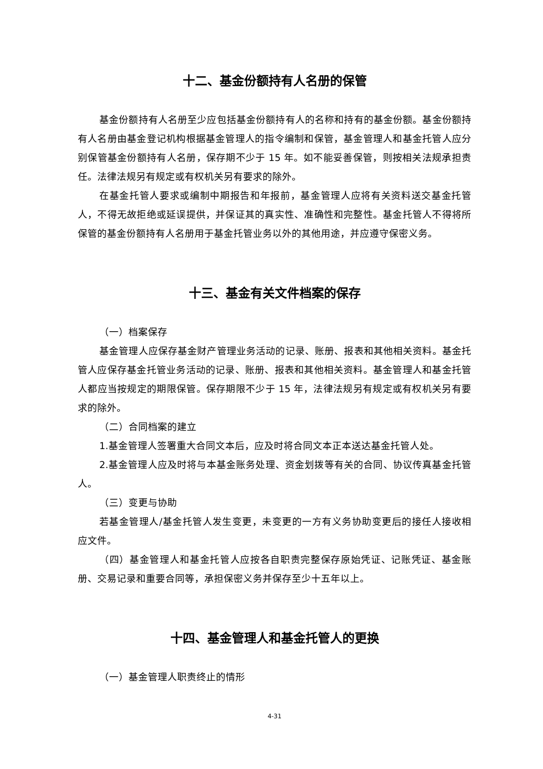十二、基金份额持有人名册的保管
基金份额持有人名册至少应包括基金份额持有人的名称和持有的基金份额。基金份额持有人名册由基金登记机构根据基金管理人的指令编制和保管，基金管理人和基金托管人应分别保管基金份额持有人名册，保存期不少于 15 年。如不能妥善保管，则按相关法规承担责任。法律法规另有规定或有权机关另有要求的除外。
在基金托管人要求或编制中期报告和年报前，基金管理人应将有关资料送交基金托管人，不得无故拒绝或延误提供，并保证其的真实性、准确性和完整性。基金托管人不得将所保管的基金份额持有人名册用于基金托管业务以外的其他用途，并应遵守保密义务。
十三、基金有关文件档案的保存
（一）档案保存
基金管理人应保存基金财产管理业务活动的记录、账册、报表和其他相关资料。基金托管人应保存基金托管业务活动的记录、账册、报表和其他相关资料。基金管理人和基金托管人都应当按规定的期限保管。保存期限不少于 15 年，法律法规另有规定或有权机关另有要求的除外。
（二）合同档案的建立
1.基金管理人签署重大合同文本后，应及时将合同文本正本送达基金托管人处。
2.基金管理人应及时将与本基金账务处理、资金划拨等有关的合同、协议传真基金托管人。
（三）变更与协助
若基金管理人/基金托管人发生变更，未变更的一方有义务协助变更后的接任人接收相应文件。
（四）基金管理人和基金托管人应按各自职责完整保存原始凭证、记账凭证、基金账册、交易记录和重要合同等，承担保密义务并保存至少十五年以上。
十四、基金管理人和基金托管人的更换
（一）基金管理人职责终止的情形
4-31